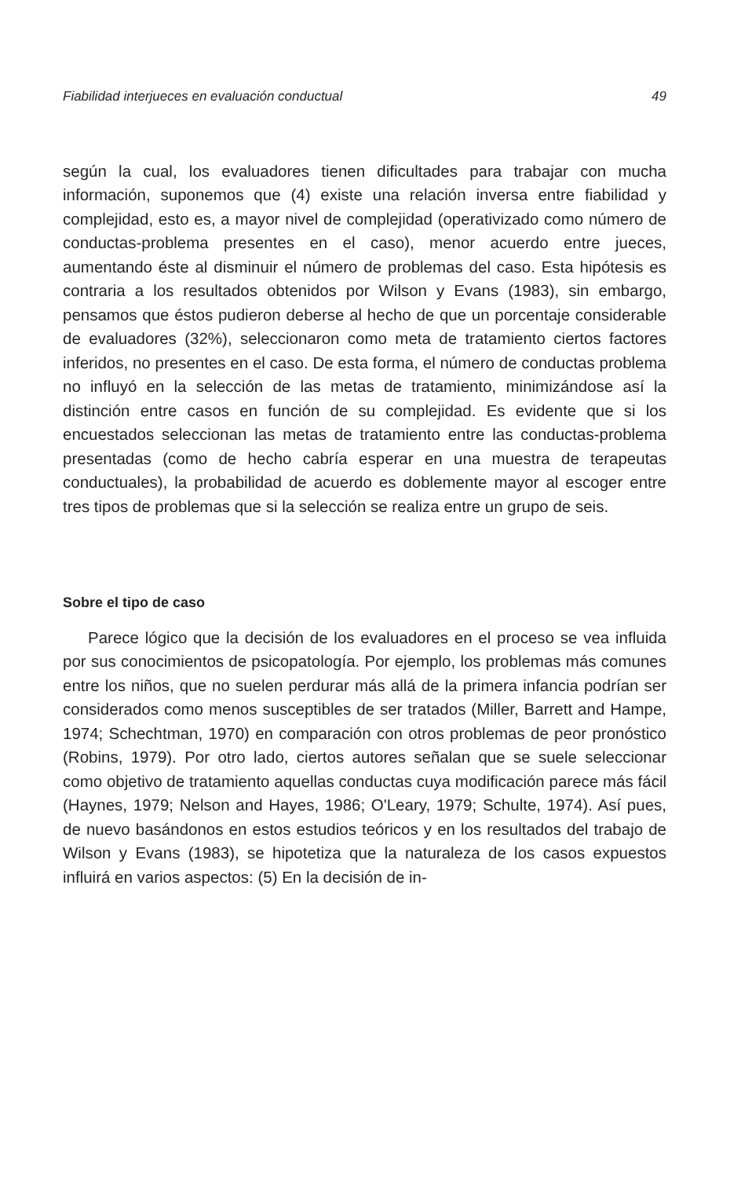Fiabilidad interjueces en evaluación conductual 49
según la cual, los evaluadores tienen dificultades para trabajar con mucha información, suponemos que (4) existe una relación inversa entre fiabilidad y complejidad, esto es, a mayor nivel de complejidad (operativizado como número de conductas-problema presentes en el caso), menor acuerdo entre jueces, aumentando éste al disminuir el número de problemas del caso. Esta hipótesis es contraria a los resultados obtenidos por Wilson y Evans (1983), sin embargo, pensamos que éstos pudieron deberse al hecho de que un porcentaje considerable de evaluadores (32%), seleccionaron como meta de tratamiento ciertos factores inferidos, no presentes en el caso. De esta forma, el número de conductas problema no influyó en la selección de las metas de tratamiento, minimizándose así la distinción entre casos en función de su complejidad. Es evidente que si los encuestados seleccionan las metas de tratamiento entre las conductas-problema presentadas (como de hecho cabría esperar en una muestra de terapeutas conductuales), la probabilidad de acuerdo es doblemente mayor al escoger entre tres tipos de problemas que si la selección se realiza entre un grupo de seis.
Sobre el tipo de caso
Parece lógico que la decisión de los evaluadores en el proceso se vea influida por sus conocimientos de psicopatología. Por ejemplo, los problemas más comunes entre los niños, que no suelen perdurar más allá de la primera infancia podrían ser considerados como menos susceptibles de ser tratados (Miller, Barrett and Hampe, 1974; Schechtman, 1970) en comparación con otros problemas de peor pronóstico (Robins, 1979). Por otro lado, ciertos autores señalan que se suele seleccionar como objetivo de tratamiento aquellas conductas cuya modificación parece más fácil (Haynes, 1979; Nelson and Hayes, 1986; O'Leary, 1979; Schulte, 1974). Así pues, de nuevo basándonos en estos estudios teóricos y en los resultados del trabajo de Wilson y Evans (1983), se hipotetiza que la naturaleza de los casos expuestos influirá en varios aspectos: (5) En la decisión de in-